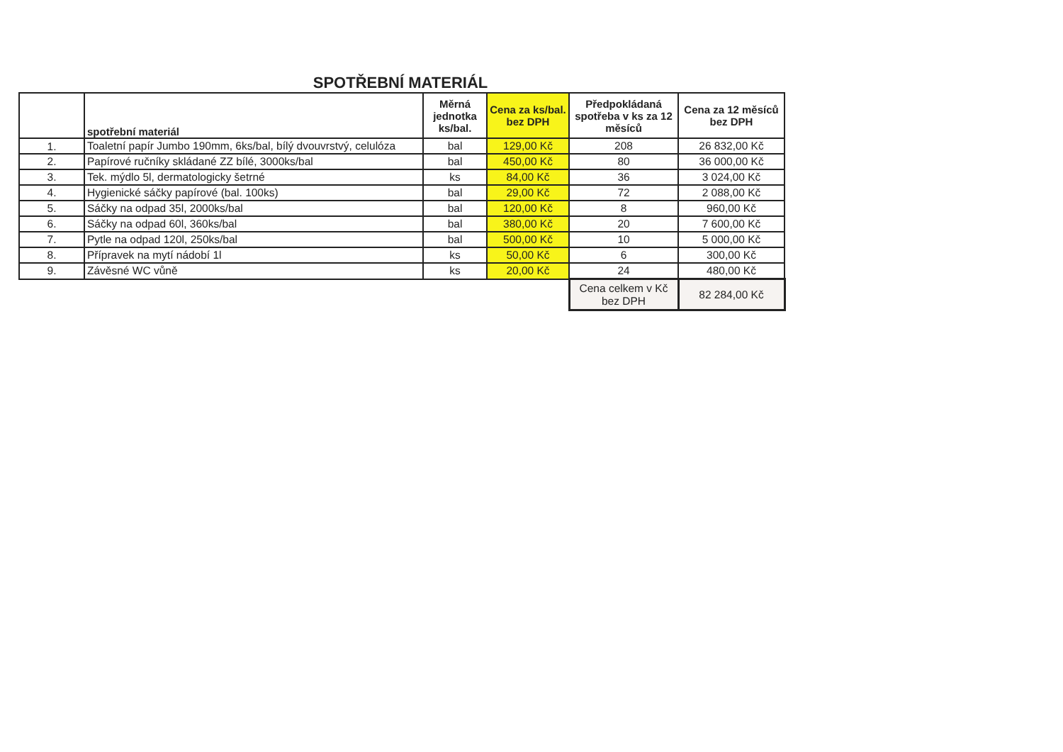SPOTŘEBNÍ MATERIÁL
| | spotřební materiál | Měrná jednotka ks/bal. | Cena za ks/bal. bez DPH | Předpokládaná spotřeba v ks za 12 měsíců | Cena za 12 měsíců bez DPH |
| --- | --- | --- | --- | --- | --- |
| 1. | Toaletní papír Jumbo 190mm, 6ks/bal, bílý dvouvrstvý, celulóza | bal | 129,00 Kč | 208 | 26 832,00 Kč |
| 2. | Papírové ručníky skládané ZZ bílé, 3000ks/bal | bal | 450,00 Kč | 80 | 36 000,00 Kč |
| 3. | Tek. mýdlo 5l, dermatologicky šetrné | ks | 84,00 Kč | 36 | 3 024,00 Kč |
| 4. | Hygienické sáčky papírové (bal. 100ks) | bal | 29,00 Kč | 72 | 2 088,00 Kč |
| 5. | Sáčky na odpad 35l, 2000ks/bal | bal | 120,00 Kč | 8 | 960,00 Kč |
| 6. | Sáčky na odpad 60l, 360ks/bal | bal | 380,00 Kč | 20 | 7 600,00 Kč |
| 7. | Pytle na odpad 120l, 250ks/bal | bal | 500,00 Kč | 10 | 5 000,00 Kč |
| 8. | Přípravek na mytí nádobí 1l | ks | 50,00 Kč | 6 | 300,00 Kč |
| 9. | Závěsné WC vůně | ks | 20,00 Kč | 24 | 480,00 Kč |
| | | | | Cena celkem v Kč bez DPH | 82 284,00 Kč |